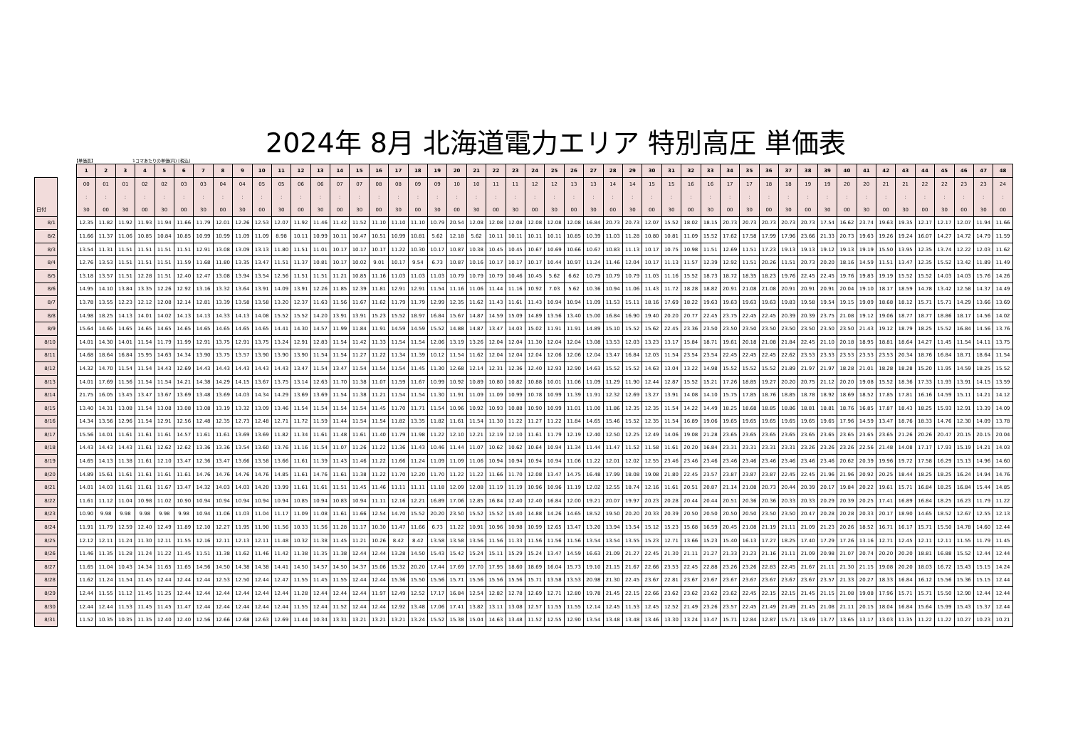2024年 8月 北海道電力エリア 特別高圧 単価表
【単価表】 1コマあたりの単価(円) [税込]
| | | 1 | 2 | 3 | 4 | 5 | 6 | 7 | 8 | 9 | 10 | 11 | 12 | 13 | 14 | 15 | 16 | 17 | 18 | 19 | 20 | 21 | 22 | 23 | 24 | 25 | 26 | 27 | 28 | 29 | 30 | 31 | 32 | 33 | 34 | 35 | 36 | 37 | 38 | 39 | 40 | 41 | 42 | 43 | 44 | 45 | 46 | 47 | 48 |
| --- | --- | --- | --- | --- | --- | --- | --- | --- | --- | --- | --- | --- | --- | --- | --- | --- | --- | --- | --- | --- | --- | --- | --- | --- | --- | --- | --- | --- | --- | --- | --- | --- | --- | --- | --- | --- | --- | --- | --- | --- | --- | --- | --- | --- | --- | --- | --- | --- | --- |
| 日付 | | 00 : 30 | 01 : 00 | 01 : 30 | 02 : 00 | 02 : 30 | 03 : 00 | 03 : 30 | 04 : 00 | 04 : 30 | 05 : 00 | 05 : 30 | 06 : 00 | 06 : 30 | 07 : 00 | 07 : 30 | 08 : 00 | 08 : 30 | 09 : 00 | 09 : 30 | 10 : 00 | 10 : 30 | 11 : 00 | 11 : 30 | 12 : 00 | 12 : 30 | 13 : 00 | 13 : 30 | 14 : 00 | 14 : 30 | 15 : 00 | 15 : 30 | 16 : 00 | 16 : 30 | 17 : 00 | 17 : 30 | 18 : 00 | 18 : 30 | 19 : 00 | 19 : 30 | 20 : 00 | 20 : 30 | 21 : 00 | 21 : 30 | 22 : 00 | 22 : 30 | 23 : 00 | 23 : 30 | 24 : 00 |
| 8/1 | | 12.35 | 11.82 | 11.92 | 11.93 | 11.94 | 11.66 | 11.79 | 12.01 | 12.26 | 12.53 | 12.07 | 11.92 | 11.46 | 11.42 | 11.52 | 11.10 | 11.10 | 11.10 | 10.79 | 20.54 | 12.08 | 12.08 | 12.08 | 12.08 | 12.08 | 12.08 | 16.84 | 20.73 | 20.73 | 12.07 | 15.52 | 18.02 | 18.15 | 20.73 | 20.73 | 20.73 | 20.73 | 20.73 | 17.54 | 16.62 | 23.74 | 19.63 | 19.35 | 12.17 | 12.17 | 12.07 | 11.94 | 11.66 |
| 8/2 | | 11.66 | 11.37 | 11.06 | 10.85 | 10.84 | 10.85 | 10.99 | 10.99 | 11.09 | 11.09 | 8.98 | 10.11 | 10.99 | 10.11 | 10.47 | 10.51 | 10.99 | 10.81 | 5.62 | 12.18 | 5.62 | 10.11 | 10.11 | 10.11 | 10.11 | 10.85 | 10.39 | 11.03 | 11.28 | 10.80 | 10.81 | 11.09 | 15.52 | 17.62 | 17.58 | 17.99 | 17.96 | 23.66 | 21.33 | 20.73 | 19.63 | 19.26 | 19.24 | 16.07 | 14.27 | 14.72 | 14.79 | 11.59 |
| 8/3 | | 13.54 | 11.31 | 11.51 | 11.51 | 11.51 | 11.51 | 12.91 | 13.08 | 13.09 | 13.13 | 11.80 | 11.51 | 11.01 | 10.17 | 10.17 | 10.17 | 11.22 | 10.30 | 10.17 | 10.87 | 10.38 | 10.45 | 10.45 | 10.67 | 10.69 | 10.66 | 10.67 | 10.83 | 11.13 | 10.17 | 10.75 | 10.98 | 11.51 | 12.69 | 11.51 | 17.23 | 19.13 | 19.13 | 19.12 | 19.13 | 19.19 | 15.50 | 13.95 | 12.35 | 13.74 | 12.22 | 12.03 | 11.62 |
| 8/4 | | 12.76 | 13.53 | 11.51 | 11.51 | 11.51 | 11.59 | 11.68 | 11.80 | 13.35 | 13.47 | 11.51 | 11.37 | 10.81 | 10.17 | 10.02 | 9.01 | 10.17 | 9.54 | 6.73 | 10.87 | 10.16 | 10.17 | 10.17 | 10.17 | 10.44 | 10.97 | 11.24 | 11.46 | 12.04 | 10.17 | 11.13 | 11.57 | 12.39 | 12.92 | 11.51 | 20.26 | 11.51 | 20.73 | 20.20 | 18.16 | 14.59 | 11.51 | 13.47 | 12.35 | 15.52 | 13.42 | 11.89 | 11.49 |
| 8/5 | | 13.18 | 13.57 | 11.51 | 12.28 | 11.51 | 12.40 | 12.47 | 13.08 | 13.94 | 13.54 | 12.56 | 11.51 | 11.51 | 11.21 | 10.85 | 11.16 | 11.03 | 11.03 | 11.03 | 10.79 | 10.79 | 10.79 | 10.46 | 10.45 | 5.62 | 6.62 | 10.79 | 10.79 | 10.79 | 11.03 | 11.16 | 15.52 | 18.73 | 18.72 | 18.35 | 18.23 | 19.76 | 22.45 | 22.45 | 19.76 | 19.83 | 19.19 | 15.52 | 15.52 | 14.03 | 14.03 | 15.76 | 14.26 |
| 8/6 | | 14.95 | 14.10 | 13.84 | 13.35 | 12.26 | 12.92 | 13.16 | 13.32 | 13.64 | 13.91 | 14.09 | 13.91 | 12.26 | 11.85 | 12.39 | 11.81 | 12.91 | 12.91 | 11.54 | 11.16 | 11.06 | 11.44 | 11.16 | 10.92 | 7.03 | 5.62 | 10.36 | 10.94 | 11.06 | 11.43 | 11.72 | 18.28 | 18.82 | 20.91 | 21.08 | 21.08 | 20.91 | 20.91 | 20.91 | 20.04 | 19.10 | 18.17 | 18.59 | 14.78 | 13.42 | 12.58 | 14.37 | 14.49 |
| 8/7 | | 13.78 | 13.55 | 12.23 | 12.12 | 12.08 | 12.14 | 12.81 | 13.39 | 13.58 | 13.58 | 13.20 | 12.37 | 11.63 | 11.56 | 11.67 | 11.62 | 11.79 | 11.79 | 12.99 | 12.35 | 11.62 | 11.43 | 11.61 | 11.43 | 10.94 | 10.94 | 11.09 | 11.53 | 15.11 | 18.16 | 17.69 | 18.22 | 19.63 | 19.63 | 19.63 | 19.63 | 19.83 | 19.58 | 19.54 | 19.15 | 19.09 | 18.68 | 18.12 | 15.71 | 15.71 | 14.29 | 13.66 | 13.69 |
| 8/8 | | 14.98 | 18.25 | 14.13 | 14.01 | 14.02 | 14.13 | 14.13 | 14.33 | 14.13 | 14.08 | 15.52 | 15.52 | 14.20 | 13.91 | 13.91 | 15.23 | 15.52 | 18.97 | 16.84 | 15.67 | 14.87 | 14.59 | 15.09 | 14.89 | 13.56 | 13.40 | 15.00 | 16.84 | 16.90 | 19.40 | 20.20 | 20.77 | 22.45 | 23.75 | 22.45 | 22.45 | 20.39 | 20.39 | 23.75 | 21.08 | 19.12 | 19.06 | 18.77 | 18.77 | 18.86 | 18.17 | 14.56 | 14.02 |
| 8/9 | | 15.64 | 14.65 | 14.65 | 14.65 | 14.65 | 14.65 | 14.65 | 14.65 | 14.65 | 14.65 | 14.41 | 14.30 | 14.57 | 11.99 | 11.84 | 11.91 | 14.59 | 14.59 | 15.52 | 14.88 | 14.87 | 13.47 | 14.03 | 15.02 | 11.91 | 11.91 | 14.89 | 15.10 | 15.52 | 15.62 | 22.45 | 23.36 | 23.50 | 23.50 | 23.50 | 23.50 | 23.50 | 23.50 | 23.50 | 23.50 | 21.43 | 19.12 | 18.79 | 18.25 | 15.52 | 16.84 | 14.56 | 13.76 |
| 8/10 | | 14.01 | 14.30 | 14.01 | 11.54 | 11.79 | 11.99 | 12.91 | 13.75 | 12.91 | 13.75 | 13.24 | 12.91 | 12.83 | 11.54 | 11.42 | 11.33 | 11.54 | 11.54 | 12.06 | 13.19 | 13.26 | 12.04 | 12.04 | 11.30 | 12.04 | 12.04 | 13.08 | 13.53 | 12.03 | 13.23 | 13.17 | 15.84 | 18.71 | 19.61 | 20.18 | 21.08 | 21.84 | 22.45 | 21.10 | 20.18 | 18.95 | 18.81 | 18.64 | 14.27 | 11.45 | 11.54 | 14.11 | 13.75 |
| 8/11 | | 14.68 | 18.64 | 16.84 | 15.95 | 14.63 | 14.34 | 13.90 | 13.75 | 13.57 | 13.90 | 13.90 | 13.90 | 11.54 | 11.54 | 11.27 | 11.22 | 11.34 | 11.39 | 10.12 | 11.54 | 11.62 | 12.04 | 12.04 | 12.04 | 12.06 | 12.06 | 12.04 | 13.47 | 16.84 | 12.03 | 11.54 | 23.54 | 23.54 | 22.45 | 22.45 | 22.45 | 22.62 | 23.53 | 23.53 | 23.53 | 23.53 | 23.53 | 20.34 | 18.76 | 16.84 | 18.71 | 18.64 | 11.54 |
| 8/12 | | 14.32 | 14.70 | 11.54 | 11.54 | 14.43 | 12.69 | 14.43 | 14.43 | 14.43 | 14.43 | 14.43 | 13.47 | 11.54 | 13.47 | 11.54 | 11.54 | 11.54 | 11.45 | 11.30 | 12.68 | 12.14 | 12.31 | 12.36 | 12.40 | 12.93 | 12.90 | 14.63 | 15.52 | 15.52 | 14.63 | 13.04 | 13.22 | 14.98 | 15.52 | 15.52 | 15.52 | 21.89 | 21.97 | 21.97 | 18.28 | 21.01 | 18.28 | 18.28 | 15.20 | 11.95 | 14.59 | 18.25 | 15.52 |
| 8/13 | | 14.01 | 17.69 | 11.56 | 11.54 | 11.54 | 14.21 | 14.38 | 14.29 | 14.15 | 13.67 | 13.75 | 13.14 | 12.63 | 11.70 | 11.38 | 11.07 | 11.59 | 11.67 | 10.99 | 10.92 | 10.89 | 10.80 | 10.82 | 10.88 | 10.01 | 11.06 | 11.09 | 11.29 | 11.90 | 12.44 | 12.87 | 15.52 | 15.21 | 17.26 | 18.85 | 19.27 | 20.20 | 20.75 | 21.12 | 20.20 | 19.08 | 15.52 | 18.36 | 17.33 | 11.93 | 13.91 | 14.15 | 13.59 |
| 8/14 | | 21.75 | 16.05 | 13.45 | 13.47 | 13.67 | 13.69 | 13.48 | 13.69 | 14.03 | 14.34 | 14.29 | 13.69 | 13.69 | 11.54 | 11.38 | 11.21 | 11.54 | 11.54 | 11.30 | 11.91 | 11.09 | 11.09 | 10.99 | 10.78 | 10.99 | 11.39 | 11.91 | 12.32 | 12.69 | 13.27 | 13.91 | 14.08 | 14.10 | 15.75 | 17.85 | 18.76 | 18.85 | 18.78 | 18.92 | 18.69 | 18.52 | 17.85 | 17.81 | 16.16 | 14.59 | 15.11 | 14.21 | 14.12 |
| 8/15 | | 13.40 | 14.31 | 13.08 | 11.54 | 13.08 | 13.08 | 13.08 | 13.19 | 13.32 | 13.09 | 13.46 | 11.54 | 11.54 | 11.54 | 11.54 | 11.45 | 11.70 | 11.71 | 11.54 | 10.96 | 10.92 | 10.93 | 10.88 | 10.90 | 10.99 | 11.01 | 11.00 | 11.86 | 12.35 | 12.35 | 11.54 | 14.22 | 14.49 | 18.25 | 18.68 | 18.85 | 18.86 | 18.81 | 18.81 | 18.76 | 16.85 | 17.87 | 18.43 | 18.25 | 15.93 | 12.91 | 13.39 | 14.09 |
| 8/16 | | 14.34 | 13.56 | 12.96 | 11.54 | 12.91 | 12.56 | 12.48 | 12.35 | 12.73 | 12.48 | 12.71 | 11.72 | 11.59 | 11.44 | 11.54 | 11.54 | 11.82 | 13.35 | 11.82 | 11.61 | 11.54 | 11.30 | 11.22 | 11.27 | 11.22 | 11.84 | 14.65 | 15.46 | 15.52 | 12.35 | 11.54 | 16.89 | 19.06 | 19.65 | 19.65 | 19.65 | 19.65 | 19.65 | 19.65 | 17.96 | 14.59 | 13.47 | 18.76 | 18.33 | 14.76 | 12.30 | 14.09 | 13.78 |
| 8/17 | | 15.56 | 14.01 | 11.61 | 11.61 | 11.61 | 14.57 | 11.61 | 11.61 | 13.69 | 13.69 | 11.82 | 11.34 | 11.61 | 11.48 | 11.61 | 11.40 | 11.79 | 11.98 | 11.22 | 12.10 | 12.21 | 12.19 | 12.10 | 11.61 | 11.79 | 12.19 | 12.40 | 12.50 | 12.25 | 12.49 | 14.06 | 19.08 | 21.28 | 23.65 | 23.65 | 23.65 | 23.65 | 23.65 | 23.65 | 23.65 | 23.65 | 23.65 | 21.26 | 20.26 | 20.47 | 20.15 | 20.15 | 20.04 |
| 8/18 | | 14.43 | 14.43 | 14.43 | 11.61 | 12.62 | 12.62 | 13.36 | 13.36 | 13.54 | 13.60 | 13.76 | 11.16 | 11.54 | 11.07 | 11.26 | 11.22 | 11.36 | 11.43 | 10.46 | 11.44 | 11.07 | 10.62 | 10.62 | 10.64 | 10.94 | 11.34 | 11.44 | 11.47 | 11.52 | 11.58 | 11.61 | 20.20 | 16.84 | 23.31 | 23.31 | 23.31 | 23.31 | 23.26 | 23.26 | 23.26 | 22.56 | 21.48 | 14.08 | 17.17 | 17.93 | 15.19 | 14.21 | 14.03 |
| 8/19 | | 14.65 | 14.13 | 11.38 | 11.61 | 12.10 | 13.47 | 12.36 | 13.47 | 13.66 | 13.58 | 13.66 | 11.61 | 11.39 | 11.43 | 11.46 | 11.22 | 11.66 | 11.24 | 11.09 | 11.09 | 11.06 | 10.94 | 10.94 | 10.94 | 10.94 | 11.06 | 11.22 | 12.01 | 12.02 | 12.55 | 23.46 | 23.46 | 23.46 | 23.46 | 23.46 | 23.46 | 23.46 | 23.46 | 23.46 | 20.62 | 20.39 | 19.96 | 19.72 | 17.58 | 16.29 | 15.13 | 14.96 | 14.60 |
| 8/20 | | 14.89 | 15.61 | 11.61 | 11.61 | 11.61 | 11.61 | 14.76 | 14.76 | 14.76 | 14.76 | 14.85 | 11.61 | 14.76 | 11.61 | 11.38 | 11.22 | 11.70 | 12.20 | 11.70 | 11.22 | 11.22 | 11.66 | 11.70 | 12.08 | 13.47 | 14.75 | 16.48 | 17.99 | 18.08 | 19.08 | 21.80 | 22.45 | 23.57 | 23.87 | 23.87 | 23.87 | 22.45 | 22.45 | 21.96 | 21.96 | 20.92 | 20.25 | 18.44 | 18.25 | 18.25 | 16.24 | 14.94 | 14.76 |
| 8/21 | | 14.01 | 14.03 | 11.61 | 11.61 | 11.67 | 13.47 | 14.32 | 14.03 | 14.03 | 14.20 | 13.99 | 11.61 | 11.61 | 11.51 | 11.45 | 11.46 | 11.11 | 11.11 | 11.18 | 12.09 | 12.08 | 11.19 | 11.19 | 10.96 | 10.96 | 11.19 | 12.02 | 12.55 | 18.74 | 12.16 | 11.61 | 20.51 | 20.87 | 21.14 | 21.08 | 20.73 | 20.44 | 20.39 | 20.17 | 19.84 | 20.22 | 19.61 | 15.71 | 16.84 | 18.25 | 16.84 | 15.44 | 14.85 |
| 8/22 | | 11.61 | 11.12 | 11.04 | 10.98 | 11.02 | 10.90 | 10.94 | 10.94 | 10.94 | 10.94 | 10.94 | 10.85 | 10.94 | 10.83 | 10.94 | 11.11 | 12.16 | 12.21 | 16.89 | 17.06 | 12.85 | 16.84 | 12.40 | 12.40 | 16.84 | 12.00 | 19.21 | 20.07 | 19.97 | 20.23 | 20.28 | 20.44 | 20.44 | 20.51 | 20.36 | 20.36 | 20.33 | 20.33 | 20.29 | 20.39 | 20.25 | 17.41 | 16.89 | 16.84 | 18.25 | 16.23 | 11.79 | 11.22 |
| 8/23 | | 10.90 | 9.98 | 9.98 | 9.98 | 9.98 | 9.98 | 10.94 | 11.06 | 11.03 | 11.04 | 11.17 | 11.09 | 11.08 | 11.61 | 11.66 | 12.54 | 14.70 | 15.52 | 20.20 | 23.50 | 15.52 | 15.52 | 15.40 | 14.88 | 14.26 | 14.65 | 18.52 | 19.50 | 20.20 | 20.33 | 20.39 | 20.50 | 20.50 | 20.50 | 20.50 | 23.50 | 23.50 | 20.47 | 20.28 | 20.28 | 20.33 | 20.17 | 18.90 | 14.65 | 18.52 | 12.67 | 12.55 | 12.13 |
| 8/24 | | 11.91 | 11.79 | 12.59 | 12.40 | 12.49 | 11.89 | 12.10 | 12.27 | 11.95 | 11.90 | 11.56 | 10.33 | 11.56 | 11.28 | 11.17 | 10.30 | 11.47 | 11.66 | 6.73 | 11.22 | 10.91 | 10.96 | 10.98 | 10.99 | 12.65 | 13.47 | 13.20 | 13.94 | 13.54 | 15.12 | 15.23 | 15.68 | 16.59 | 20.45 | 21.08 | 21.19 | 21.11 | 21.09 | 21.23 | 20.26 | 18.52 | 16.71 | 16.17 | 15.71 | 15.50 | 14.78 | 14.60 | 12.44 |
| 8/25 | | 12.12 | 12.11 | 11.24 | 11.30 | 12.11 | 11.55 | 12.16 | 12.11 | 12.13 | 12.11 | 11.48 | 10.32 | 11.38 | 11.45 | 11.21 | 10.26 | 8.42 | 8.42 | 13.58 | 13.58 | 13.56 | 11.56 | 11.33 | 11.56 | 11.56 | 11.56 | 13.54 | 13.54 | 13.55 | 15.23 | 12.71 | 13.66 | 15.23 | 15.40 | 16.13 | 17.27 | 18.25 | 17.40 | 17.29 | 17.26 | 13.16 | 12.71 | 12.45 | 12.11 | 12.11 | 11.55 | 11.79 | 11.45 |
| 8/26 | | 11.46 | 11.35 | 11.28 | 11.24 | 11.22 | 11.45 | 11.51 | 11.38 | 11.62 | 11.46 | 11.42 | 11.38 | 11.35 | 11.38 | 12.44 | 12.44 | 13.28 | 14.50 | 15.43 | 15.42 | 15.24 | 15.11 | 15.29 | 15.24 | 13.47 | 14.59 | 16.63 | 21.09 | 21.27 | 22.45 | 21.30 | 21.11 | 21.27 | 21.33 | 21.23 | 21.16 | 21.11 | 21.09 | 20.98 | 21.07 | 20.74 | 20.20 | 20.20 | 18.81 | 16.88 | 15.52 | 12.44 | 12.44 |
| 8/27 | | 11.65 | 11.04 | 10.43 | 14.34 | 11.65 | 11.65 | 14.56 | 14.50 | 14.38 | 14.38 | 14.41 | 14.50 | 14.57 | 14.50 | 14.37 | 15.06 | 15.32 | 20.20 | 17.44 | 17.69 | 17.70 | 17.95 | 18.60 | 18.69 | 16.04 | 15.73 | 19.10 | 21.15 | 21.67 | 22.66 | 23.53 | 22.45 | 22.88 | 23.26 | 23.26 | 22.83 | 22.45 | 21.67 | 21.11 | 21.30 | 21.15 | 19.08 | 20.20 | 18.03 | 16.72 | 15.43 | 15.15 | 14.24 |
| 8/28 | | 11.62 | 11.24 | 11.54 | 11.45 | 12.44 | 12.44 | 12.44 | 12.53 | 12.50 | 12.44 | 12.47 | 11.55 | 11.45 | 11.55 | 12.44 | 12.44 | 15.36 | 15.50 | 15.56 | 15.71 | 15.56 | 15.56 | 15.56 | 15.71 | 13.58 | 13.53 | 20.98 | 21.30 | 22.45 | 23.67 | 22.81 | 23.67 | 23.67 | 23.67 | 23.67 | 23.67 | 23.67 | 23.67 | 23.57 | 21.33 | 20.27 | 18.33 | 16.84 | 16.12 | 15.56 | 15.36 | 15.15 | 12.44 |
| 8/29 | | 12.44 | 11.55 | 11.12 | 11.45 | 11.25 | 12.44 | 12.44 | 12.44 | 12.44 | 12.44 | 12.44 | 11.28 | 12.44 | 12.44 | 12.44 | 11.97 | 12.49 | 12.52 | 17.17 | 16.84 | 12.54 | 12.82 | 12.78 | 12.69 | 12.71 | 12.80 | 19.78 | 21.45 | 22.15 | 22.66 | 23.62 | 23.62 | 23.62 | 23.62 | 22.45 | 22.15 | 22.15 | 21.45 | 21.15 | 21.08 | 19.08 | 17.96 | 15.71 | 15.71 | 15.50 | 12.90 | 12.44 | 12.44 |
| 8/30 | | 12.44 | 12.44 | 11.53 | 11.45 | 11.45 | 11.47 | 12.44 | 12.44 | 12.44 | 12.44 | 12.44 | 11.55 | 12.44 | 11.52 | 12.44 | 12.44 | 12.92 | 13.48 | 17.06 | 17.41 | 13.82 | 13.11 | 13.08 | 12.57 | 11.55 | 11.55 | 12.14 | 12.45 | 11.53 | 12.45 | 12.52 | 21.49 | 23.26 | 23.57 | 22.45 | 21.49 | 21.49 | 21.45 | 21.08 | 21.11 | 20.15 | 18.04 | 16.84 | 15.64 | 15.99 | 15.43 | 15.37 | 12.44 |
| 8/31 | | 11.52 | 10.35 | 10.35 | 11.35 | 12.40 | 12.40 | 12.56 | 12.66 | 12.68 | 12.63 | 12.69 | 11.44 | 10.34 | 13.31 | 13.21 | 13.21 | 13.21 | 13.24 | 15.52 | 15.38 | 15.04 | 14.63 | 13.48 | 11.52 | 12.55 | 12.90 | 13.54 | 13.48 | 13.48 | 13.46 | 13.30 | 13.24 | 13.47 | 15.71 | 12.84 | 12.87 | 15.71 | 13.49 | 13.77 | 13.65 | 13.17 | 13.03 | 11.35 | 11.22 | 11.22 | 10.27 | 10.23 | 10.21 |